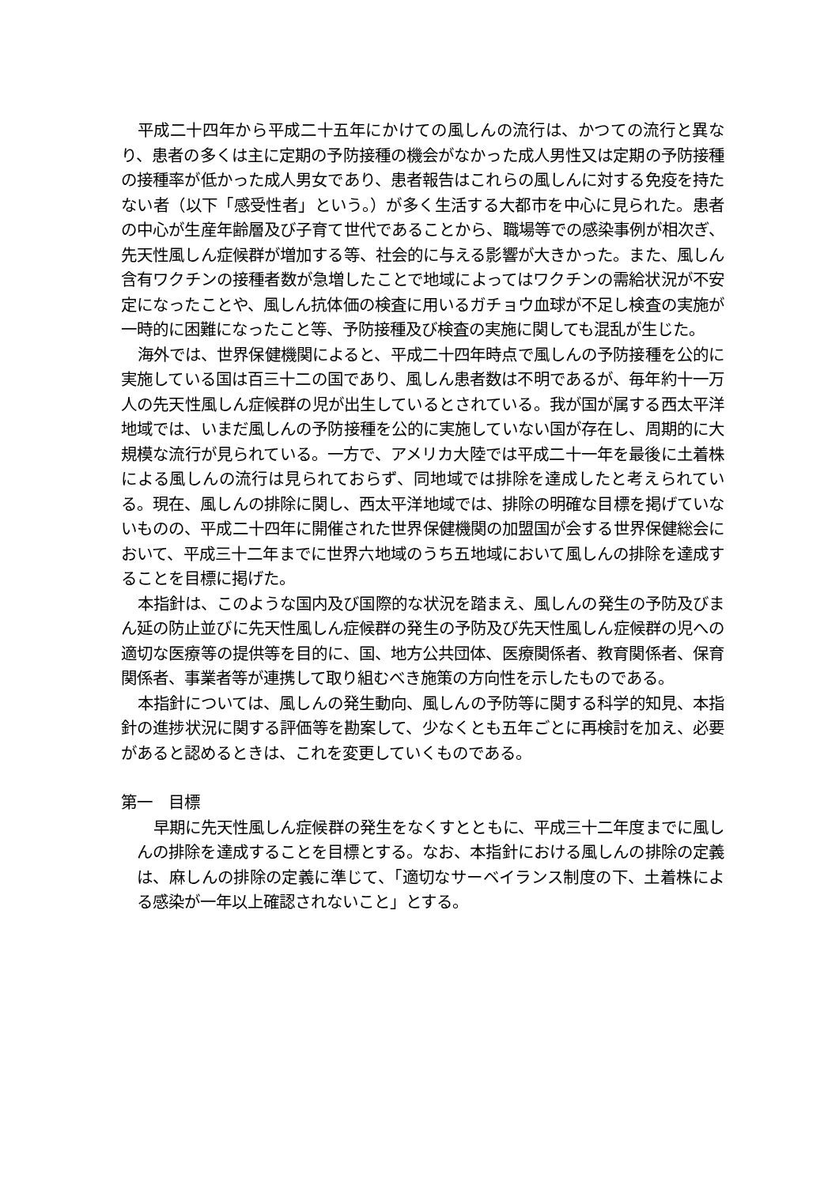平成二十四年から平成二十五年にかけての風しんの流行は、かつての流行と異なり、患者の多くは主に定期の予防接種の機会がなかった成人男性又は定期の予防接種の接種率が低かった成人男女であり、患者報告はこれらの風しんに対する免疫を持たない者（以下「感受性者」という。）が多く生活する大都市を中心に見られた。患者の中心が生産年齢層及び子育て世代であることから、職場等での感染事例が相次ぎ、先天性風しん症候群が増加する等、社会的に与える影響が大きかった。また、風しん含有ワクチンの接種者数が急増したことで地域によってはワクチンの需給状況が不安定になったことや、風しん抗体価の検査に用いるガチョウ血球が不足し検査の実施が一時的に困難になったこと等、予防接種及び検査の実施に関しても混乱が生じた。
海外では、世界保健機関によると、平成二十四年時点で風しんの予防接種を公的に実施している国は百三十二の国であり、風しん患者数は不明であるが、毎年約十一万人の先天性風しん症候群の児が出生しているとされている。我が国が属する西太平洋地域では、いまだ風しんの予防接種を公的に実施していない国が存在し、周期的に大規模な流行が見られている。一方で、アメリカ大陸では平成二十一年を最後に土着株による風しんの流行は見られておらず、同地域では排除を達成したと考えられている。現在、風しんの排除に関し、西太平洋地域では、排除の明確な目標を掲げていないものの、平成二十四年に開催された世界保健機関の加盟国が会する世界保健総会において、平成三十二年までに世界六地域のうち五地域において風しんの排除を達成することを目標に掲げた。
本指針は、このような国内及び国際的な状況を踏まえ、風しんの発生の予防及びまん延の防止並びに先天性風しん症候群の発生の予防及び先天性風しん症候群の児への適切な医療等の提供等を目的に、国、地方公共団体、医療関係者、教育関係者、保育関係者、事業者等が連携して取り組むべき施策の方向性を示したものである。
本指針については、風しんの発生動向、風しんの予防等に関する科学的知見、本指針の進捗状況に関する評価等を勘案して、少なくとも五年ごとに再検討を加え、必要があると認めるときは、これを変更していくものである。
第一　目標
早期に先天性風しん症候群の発生をなくすとともに、平成三十二年度までに風しんの排除を達成することを目標とする。なお、本指針における風しんの排除の定義は、麻しんの排除の定義に準じて、「適切なサーベイランス制度の下、土着株による感染が一年以上確認されないこと」とする。